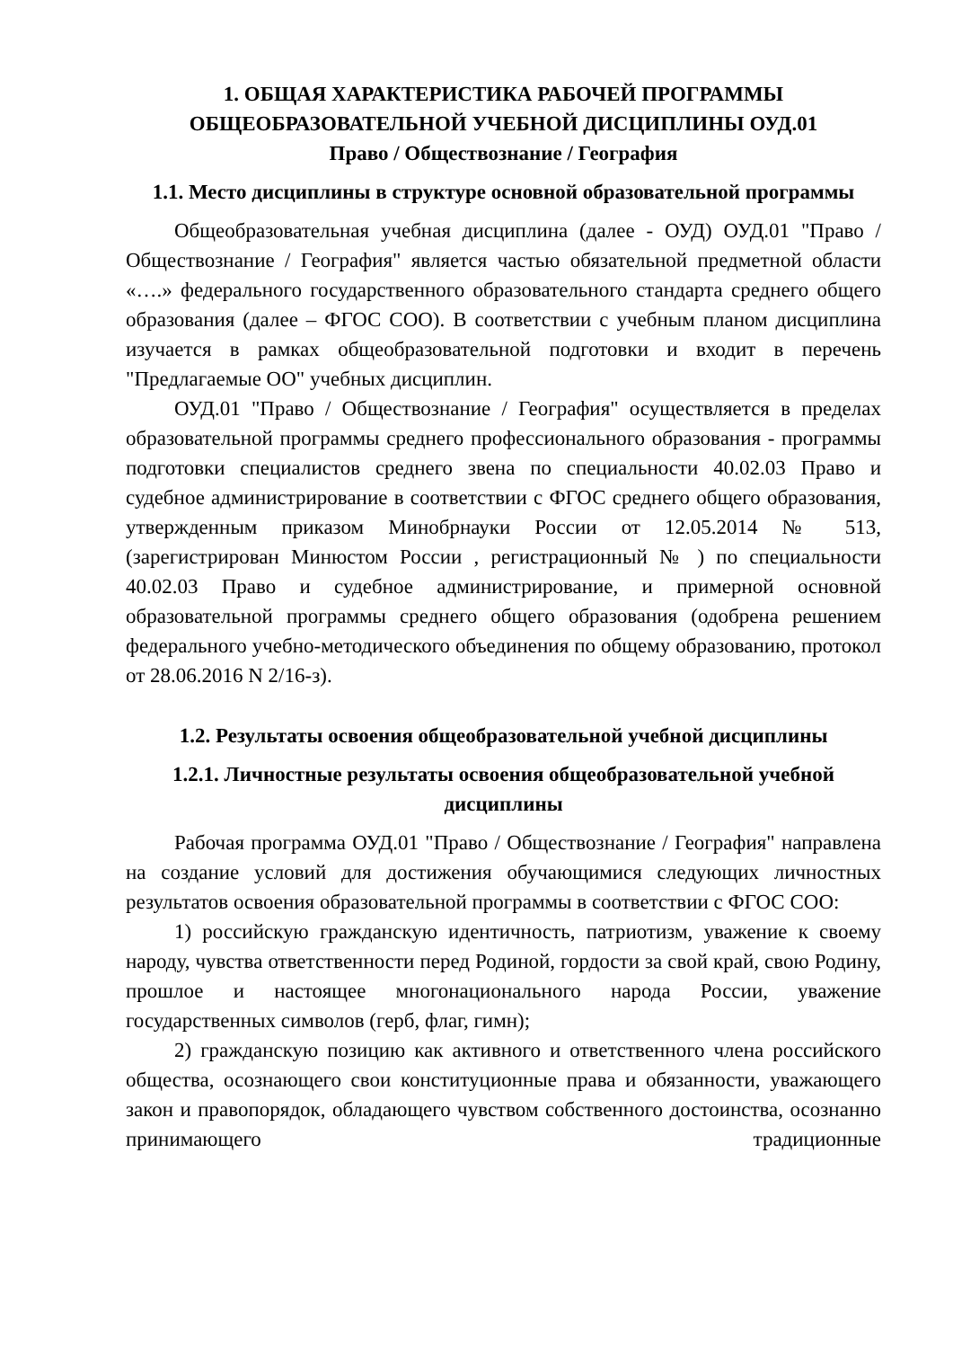1. ОБЩАЯ ХАРАКТЕРИСТИКА РАБОЧЕЙ ПРОГРАММЫ ОБЩЕОБРАЗОВАТЕЛЬНОЙ УЧЕБНОЙ ДИСЦИПЛИНЫ ОУД.01
Право / Обществознание / География
1.1. Место дисциплины в структуре основной образовательной программы
Общеобразовательная учебная дисциплина (далее - ОУД) ОУД.01 "Право / Обществознание / География" является частью обязательной предметной области «….» федерального государственного образовательного стандарта среднего общего образования (далее – ФГОС СОО). В соответствии с учебным планом дисциплина изучается в рамках общеобразовательной подготовки и входит в перечень "Предлагаемые ОО" учебных дисциплин.
ОУД.01 "Право / Обществознание / География" осуществляется в пределах образовательной программы среднего профессионального образования - программы подготовки специалистов среднего звена по специальности 40.02.03 Право и судебное администрирование в соответствии с ФГОС среднего общего образования, утвержденным приказом Минобрнауки России от 12.05.2014 № 513,(зарегистрирован Минюстом России , регистрационный № ) по специальности 40.02.03 Право и судебное администрирование, и примерной основной образовательной программы среднего общего образования (одобрена решением федерального учебно-методического объединения по общему образованию, протокол от 28.06.2016 N 2/16-з).
1.2. Результаты освоения общеобразовательной учебной дисциплины
1.2.1. Личностные результаты освоения общеобразовательной учебной дисциплины
Рабочая программа ОУД.01 "Право / Обществознание / География" направлена на создание условий для достижения обучающимися следующих личностных результатов освоения образовательной программы в соответствии с ФГОС СОО:
1) российскую гражданскую идентичность, патриотизм, уважение к своему народу, чувства ответственности перед Родиной, гордости за свой край, свою Родину, прошлое и настоящее многонационального народа России, уважение государственных символов (герб, флаг, гимн);
2) гражданскую позицию как активного и ответственного члена российского общества, осознающего свои конституционные права и обязанности, уважающего закон и правопорядок, обладающего чувством собственного достоинства, осознанно принимающего традиционные